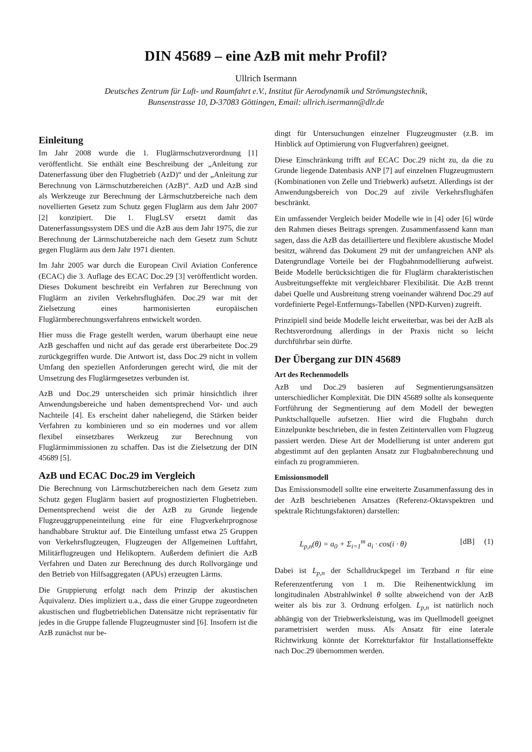DIN 45689 – eine AzB mit mehr Profil?
Ullrich Isermann
Deutsches Zentrum für Luft- und Raumfahrt e.V., Institut für Aerodynamik und Strömungstechnik,
Bunsenstrasse 10, D-37083 Göttingen, Email: ullrich.isermann@dlr.de
Einleitung
Im Jahr 2008 wurde die 1. Fluglärmschutzverordnung [1] veröffentlicht. Sie enthält eine Beschreibung der „Anleitung zur Datenerfassung über den Flugbetrieb (AzD)“ und der „Anleitung zur Berechnung von Lärmschutzbereichen (AzB)“. AzD und AzB sind als Werkzeuge zur Berechnung der Lärmschutzbereiche nach dem novellierten Gesetz zum Schutz gegen Fluglärm aus dem Jahr 2007 [2] konzipiert. Die 1. FlugLSV ersetzt damit das Datenerfassungssystem DES und die AzB aus dem Jahr 1975, die zur Berechnung der Lärmschutzbereiche nach dem Gesetz zum Schutz gegen Fluglärm aus dem Jahr 1971 dienten.
Im Jahr 2005 war durch die European Civil Aviation Conference (ECAC) die 3. Auflage des ECAC Doc.29 [3] veröffentlicht worden. Dieses Dokument beschreibt ein Verfahren zur Berechnung von Fluglärm an zivilen Verkehrsflughäfen. Doc.29 war mit der Zielsetzung eines harmonisierten europäischen Fluglärmberechnungsverfahrens entwickelt worden.
Hier muss die Frage gestellt werden, warum überhaupt eine neue AzB geschaffen und nicht auf das gerade erst überarbeitete Doc.29 zurückgegriffen wurde. Die Antwort ist, dass Doc.29 nicht in vollem Umfang den speziellen Anforderungen gerecht wird, die mit der Umsetzung des Fluglärmgesetzes verbunden ist.
AzB und Doc.29 unterscheiden sich primär hinsichtlich ihrer Anwendungsbereiche und haben dementsprechend Vor- und auch Nachteile [4]. Es erscheint daher naheliegend, die Stärken beider Verfahren zu kombinieren und so ein modernes und vor allem flexibel einsetzbares Werkzeug zur Berechnung von Fluglärmimmissionen zu schaffen. Das ist die Zielsetzung der DIN 45689 [5].
AzB und ECAC Doc.29 im Vergleich
Die Berechnung von Lärmschutzbereichen nach dem Gesetz zum Schutz gegen Fluglärm basiert auf prognostizierten Flugbetrieben. Dementsprechend weist die der AzB zu Grunde liegende Flugzeuggruppeneinteilung eine für eine Flugverkehrprognose handhabbare Struktur auf. Die Einteilung umfasst etwa 25 Gruppen von Verkehrsflugzeugen, Flugzeugen der Allgemeinen Luftfahrt, Militärflugzeugen und Helikoptern. Außerdem definiert die AzB Verfahren und Daten zur Berechnung des durch Rollvorgänge und den Betrieb von Hilfsaggregaten (APUs) erzeugten Lärms.
Die Gruppierung erfolgt nach dem Prinzip der akustischen Äquivalenz. Dies impliziert u.a., dass die einer Gruppe zugeordneten akustischen und flugbetrieblichen Datensätze nicht repräsentativ für jedes in die Gruppe fallende Flugzeugmuster sind [6]. Insofern ist die AzB zunächst nur be-
dingt für Untersuchungen einzelner Flugzeugmuster (z.B. im Hinblick auf Optimierung von Flugverfahren) geeignet.
Diese Einschränkung trifft auf ECAC Doc.29 nicht zu, da die zu Grunde liegende Datenbasis ANP [7] auf einzelnen Flugzeugmustern (Kombinationen von Zelle und Triebwerk) aufsetzt. Allerdings ist der Anwendungsbereich von Doc.29 auf zivile Verkehrsflughäfen beschränkt.
Ein umfassender Vergleich beider Modelle wie in [4] oder [6] würde den Rahmen dieses Beitrags sprengen. Zusammenfassend kann man sagen, dass die AzB das detailliertere und flexiblere akustische Model besitzt, während das Dokument 29 mit der umfangreichen ANP als Datengrundlage Vorteile bei der Flugbahnmodellierung aufweist. Beide Modelle berücksichtigen die für Fluglärm charakteristischen Ausbreitungseffekte mit vergleichbarer Flexibilität. Die AzB trennt dabei Quelle und Ausbreitung streng voeinander während Doc.29 auf vordefinierte Pegel-Entfernungs-Tabellen (NPD-Kurven) zugreift.
Prinzipiell sind beide Modelle leicht erweiterbar, was bei der AzB als Rechtsverordnung allerdings in der Praxis nicht so leicht durchführbar sein dürfte.
Der Übergang zur DIN 45689
Art des Rechenmodells
AzB und Doc.29 basieren auf Segmentierungsansätzen unterschiedlicher Komplexität. Die DIN 45689 sollte als konsequente Fortführung der Segmentierung auf dem Modell der bewegten Punktschallquelle aufsetzen. Hier wird die Flugbahn durch Einzelpunkte beschrieben, die in festen Zeitintervallen vom Flugzeug passiert werden. Diese Art der Modellierung ist unter anderem gut abgestimmt auf den geplanten Ansatz zur Flugbahnberechnung und einfach zu programmieren.
Emissionsmodell
Das Emissionsmodell sollte eine erweiterte Zusammenfassung des in der AzB beschriebenen Ansatzes (Referenz-Oktavspektren und spektrale Richtungsfaktoren) darstellen:
L<sub>p,n</sub>(θ) = a<sub>0</sub> + Σ<sub>i=1</sub><sup>m</sup> a<sub>i</sub> · cos(i · θ) [dB] (1)
Dabei ist L<sub>p,n</sub> der Schalldruckpegel im Terzband n für eine Referenzentferung von 1 m. Die Reihenentwicklung im longitudinalen Abstrahlwinkel θ sollte abweichend von der AzB weiter als bis zur 3. Ordnung erfolgen. L<sub>p,n</sub> ist natürlich noch abhängig von der Triebwerksleistung, was im Quellmodell geeignet parametrisiert werden muss. Als Ansatz für eine laterale Richtwirkung könnte der Korrekturfaktor für Installationseffekte nach Doc.29 übernommen werden.